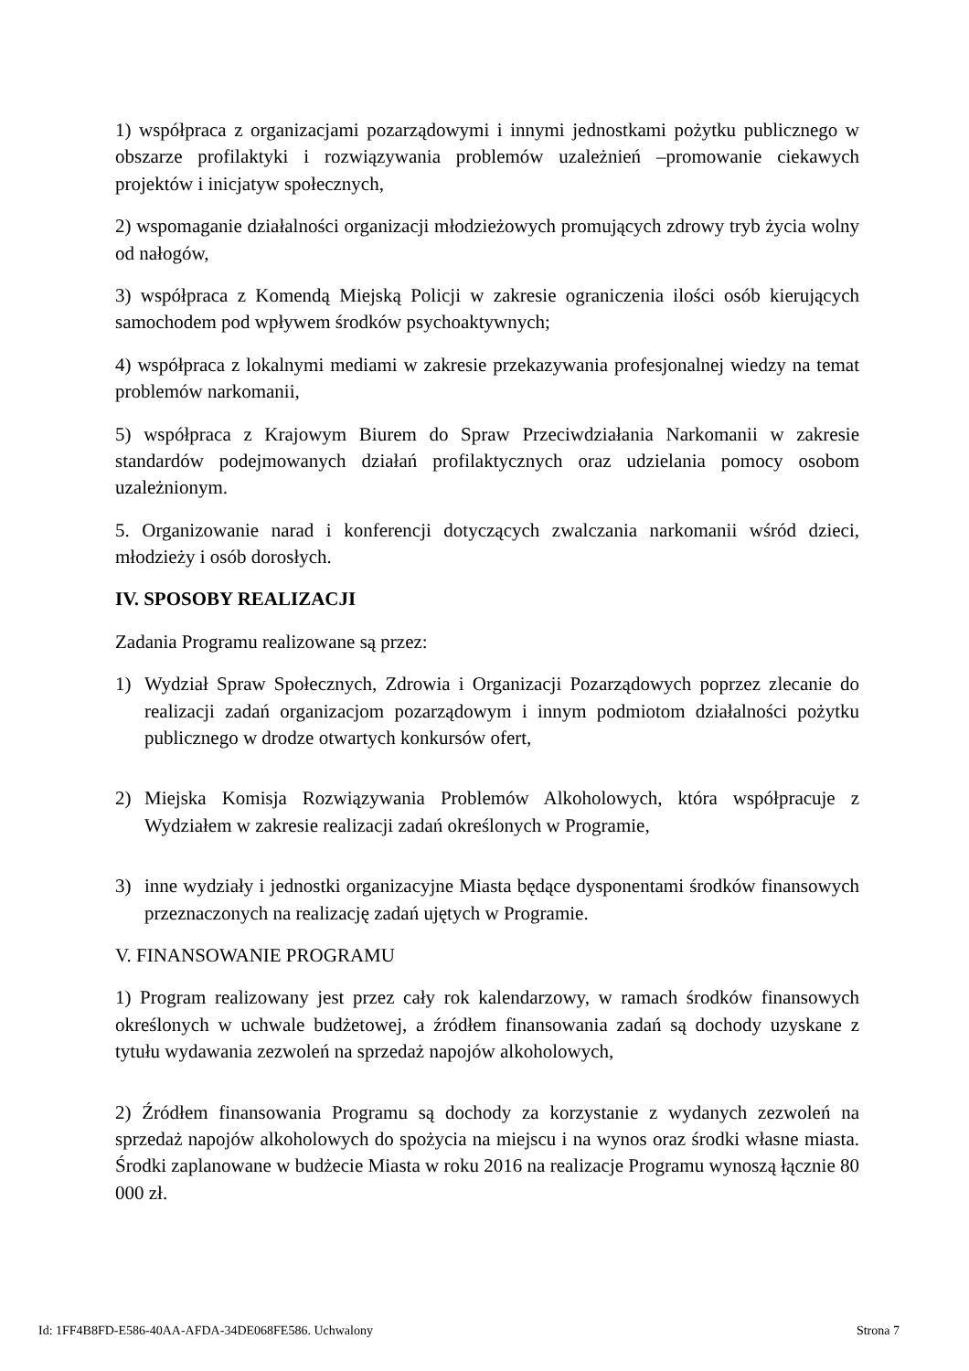1) współpraca z organizacjami pozarządowymi i innymi jednostkami pożytku publicznego w obszarze profilaktyki i rozwiązywania problemów uzależnień –promowanie ciekawych projektów i inicjatyw społecznych,
2) wspomaganie działalności organizacji młodzieżowych promujących zdrowy tryb życia wolny od nałogów,
3) współpraca z Komendą Miejską Policji w zakresie ograniczenia ilości osób kierujących samochodem pod wpływem środków psychoaktywnych;
4) współpraca z lokalnymi mediami w zakresie przekazywania profesjonalnej wiedzy na temat problemów narkomanii,
5) współpraca z Krajowym Biurem do Spraw Przeciwdziałania Narkomanii w zakresie standardów podejmowanych działań profilaktycznych oraz udzielania pomocy osobom uzależnionym.
5. Organizowanie narad i konferencji dotyczących zwalczania narkomanii wśród dzieci, młodzieży i osób dorosłych.
IV. SPOSOBY REALIZACJI
Zadania Programu realizowane są przez:
1) Wydział Spraw Społecznych, Zdrowia i Organizacji Pozarządowych poprzez zlecanie do realizacji zadań organizacjom pozarządowym i innym podmiotom działalności pożytku publicznego w drodze otwartych konkursów ofert,
2) Miejska Komisja Rozwiązywania Problemów Alkoholowych, która współpracuje z Wydziałem w zakresie realizacji zadań określonych w Programie,
3) inne wydziały i jednostki organizacyjne Miasta będące dysponentami środków finansowych przeznaczonych na realizację zadań ujętych w Programie.
V. FINANSOWANIE PROGRAMU
1) Program realizowany jest przez cały rok kalendarzowy, w ramach środków finansowych określonych w uchwale budżetowej, a źródłem finansowania zadań są dochody uzyskane z tytułu wydawania zezwoleń na sprzedaż napojów alkoholowych,
2) Źródłem finansowania Programu są dochody za korzystanie z wydanych zezwoleń na sprzedaż napojów alkoholowych do spożycia na miejscu i na wynos oraz środki własne miasta. Środki zaplanowane w budżecie Miasta w roku 2016 na realizacje Programu wynoszą łącznie 80 000 zł.
Id: 1FF4B8FD-E586-40AA-AFDA-34DE068FE586. Uchwalony Strona 7